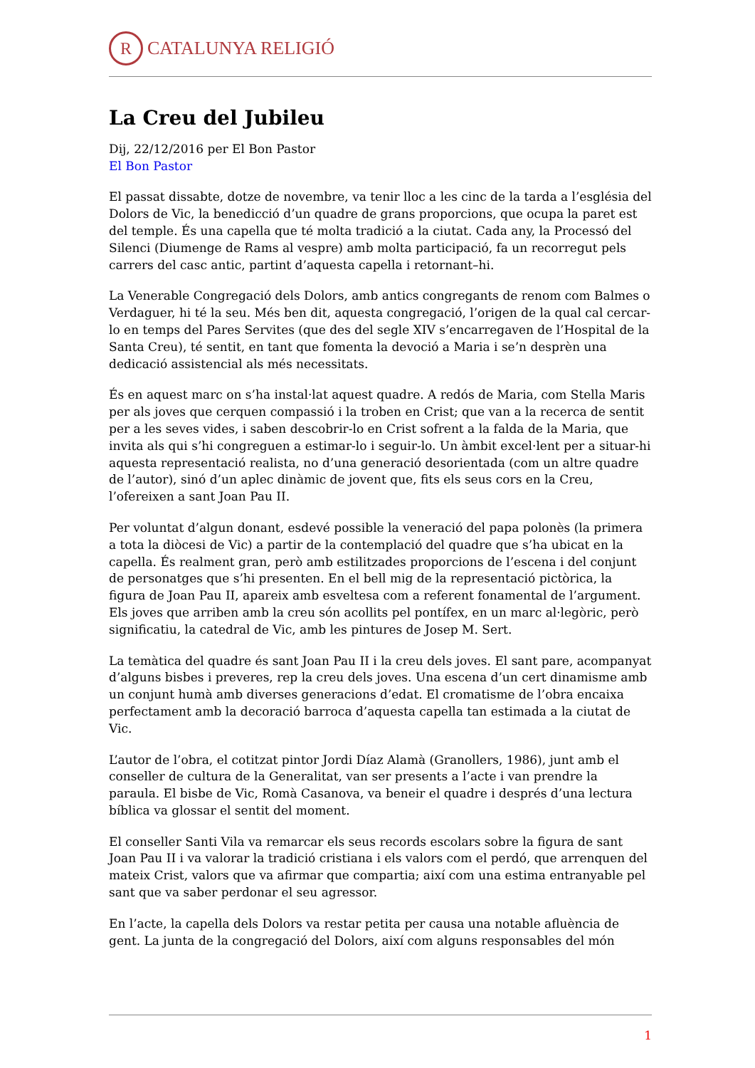R
CATALUNYA RELIGIÓ
La Creu del Jubileu
Dij, 22/12/2016 per El Bon Pastor
El Bon Pastor
El passat dissabte, dotze de novembre, va tenir lloc a les cinc de la tarda a l’església del Dolors de Vic, la benedicció d’un quadre de grans proporcions, que ocupa la paret est del temple. És una capella que té molta tradició a la ciutat. Cada any, la Processó del Silenci (Diumenge de Rams al vespre) amb molta participació, fa un recorregut pels carrers del casc antic, partint d’aquesta capella i retornant–hi.
La Venerable Congregació dels Dolors, amb antics congregants de renom com Balmes o Verdaguer, hi té la seu. Més ben dit, aquesta congregació, l’origen de la qual cal cercar-lo en temps del Pares Servites (que des del segle XIV s’encarregaven de l’Hospital de la Santa Creu), té sentit, en tant que fomenta la devoció a Maria i se’n desprèn una dedicació assistencial als més necessitats.
És en aquest marc on s’ha instal·lat aquest quadre. A redós de Maria, com Stella Maris per als joves que cerquen compassió i la troben en Crist; que van a la recerca de sentit per a les seves vides, i saben descobrir-lo en Crist sofrent a la falda de la Maria, que invita als qui s’hi congreguen a estimar-lo i seguir-lo. Un àmbit excel·lent per a situar-hi aquesta representació realista, no d’una generació desorientada (com un altre quadre de l’autor), sinó d’un aplec dinàmic de jovent que, fits els seus cors en la Creu, l’ofereixen a sant Joan Pau II.
Per voluntat d’algun donant, esdevé possible la veneració del papa polonès (la primera a tota la diòcesi de Vic) a partir de la contemplació del quadre que s’ha ubicat en la capella. És realment gran, però amb estilitzades proporcions de l’escena i del conjunt de personatges que s’hi presenten. En el bell mig de la representació pictòrica, la figura de Joan Pau II, apareix amb esveltesa com a referent fonamental de l’argument. Els joves que arriben amb la creu són acollits pel pontífex, en un marc al·legòric, però significatiu, la catedral de Vic, amb les pintures de Josep M. Sert.
La temàtica del quadre és sant Joan Pau II i la creu dels joves. El sant pare, acompanyat d’alguns bisbes i preveres, rep la creu dels joves. Una escena d’un cert dinamisme amb un conjunt humà amb diverses generacions d’edat. El cromatisme de l’obra encaixa perfectament amb la decoració barroca d’aquesta capella tan estimada a la ciutat de Vic.
L’autor de l’obra, el cotitzat pintor Jordi Díaz Alamà (Granollers, 1986), junt amb el conseller de cultura de la Generalitat, van ser presents a l’acte i van prendre la paraula. El bisbe de Vic, Romà Casanova, va beneir el quadre i després d’una lectura bíblica va glossar el sentit del moment.
El conseller Santi Vila va remarcar els seus records escolars sobre la figura de sant Joan Pau II i va valorar la tradició cristiana i els valors com el perdó, que arrenquen del mateix Crist, valors que va afirmar que compartia; així com una estima entranyable pel sant que va saber perdonar el seu agressor.
En l’acte, la capella dels Dolors va restar petita per causa una notable afluència de gent. La junta de la congregació del Dolors, així com alguns responsables del món
1